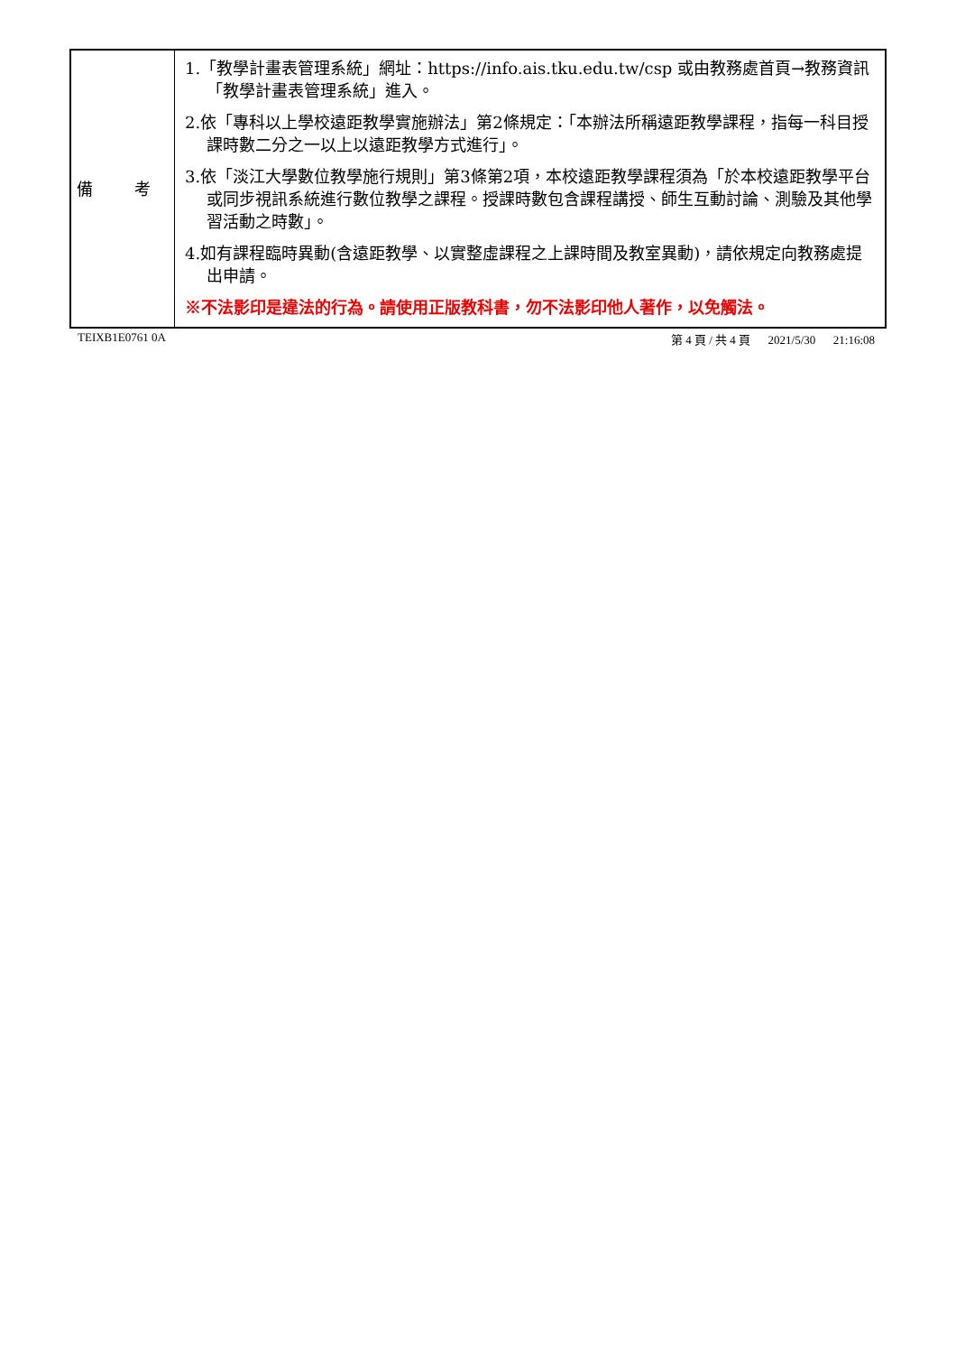| 備 考 | 1.「教學計畫表管理系統」網址： https://info.ais.tku.edu.tw/csp 或由教務處首頁→教務資訊「教學計畫表管理系統」進入。 2.依「專科以上學校遠距教學實施辦法」第2條規定：「本辦法所稱遠距教學課程，指每一科目授課時數二分之一以上以遠距教學方式進行」。 3.依「淡江大學數位教學施行規則」第3條第2項，本校遠距教學課程須為「於本校遠距教學平台或同步視訊系統進行數位教學之課程。授課時數包含課程講授、師生互動討論、測驗及其他學習活動之時數」。 4.如有課程臨時異動(含遠距教學、以實整虛課程之上課時間及教室異動)，請依規定向教務處提出申請。 ※不法影印是違法的行為。請使用正版教科書，勿不法影印他人著作，以免觸法。 |
TEIXB1E0761 0A 第 4 頁 / 共 4 頁 2021/5/30 21:16:08